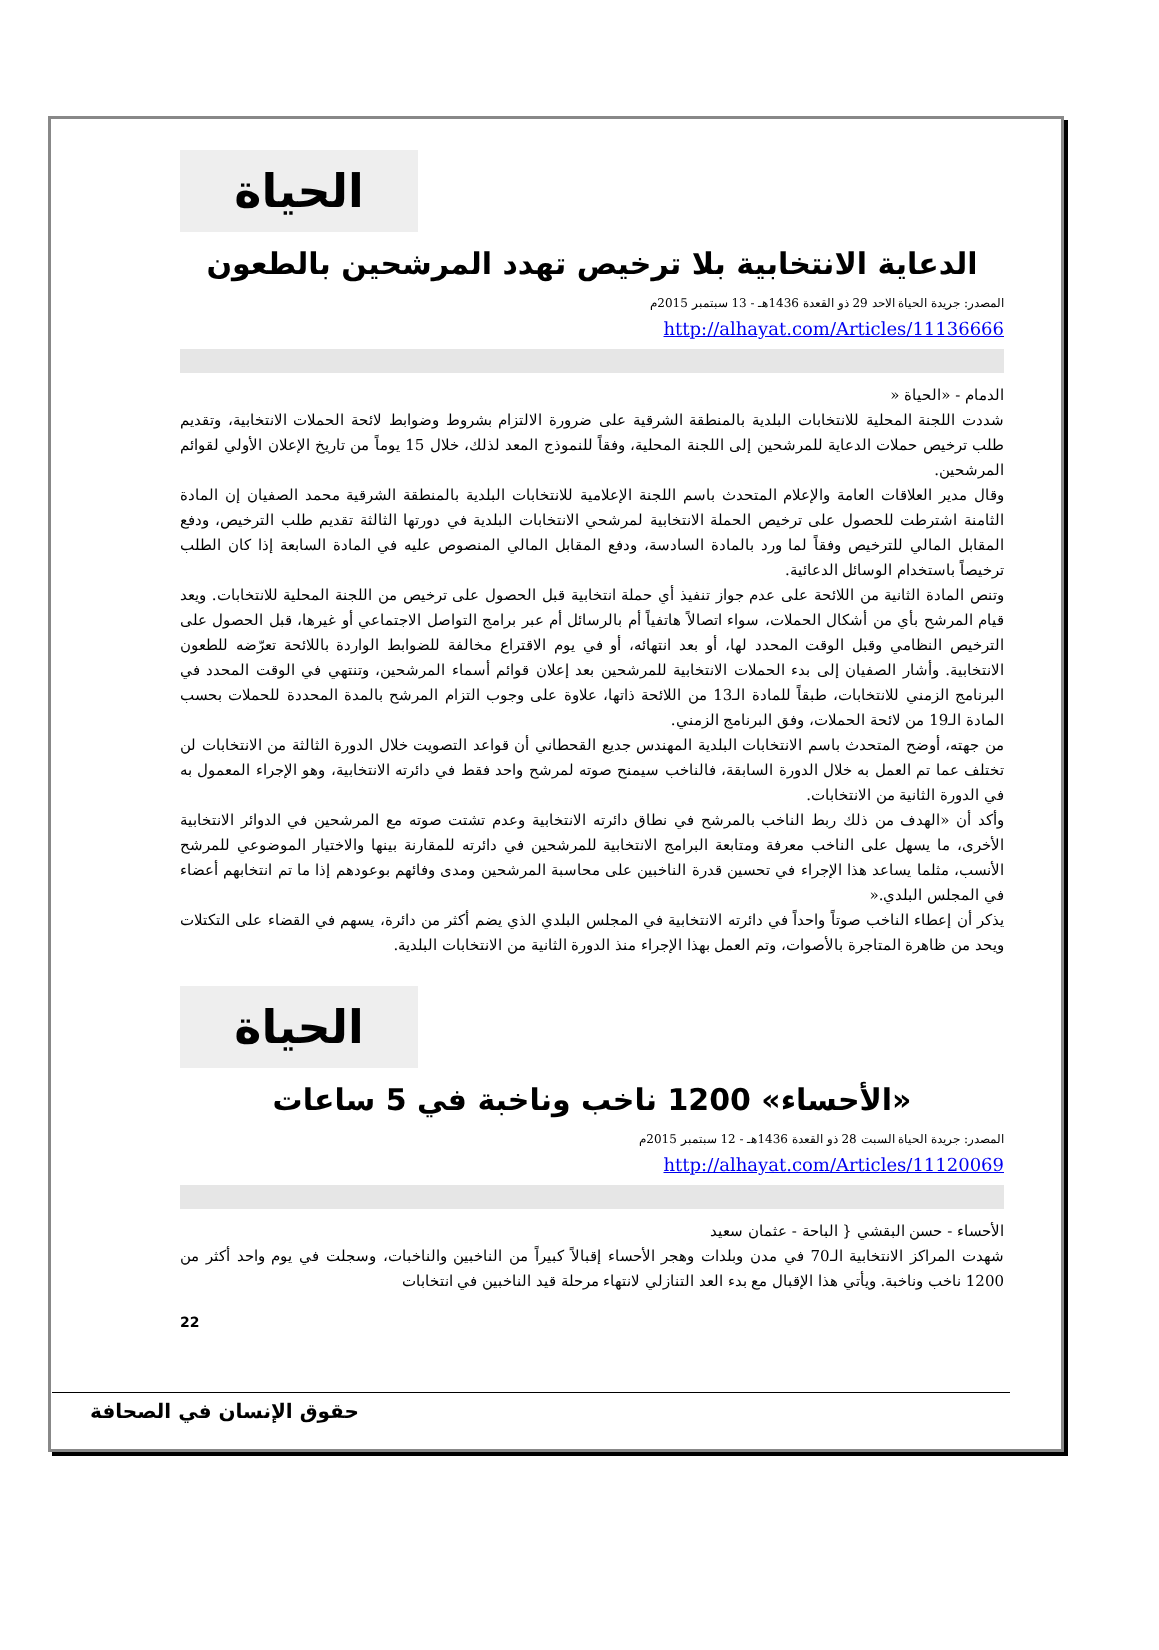الحياة
الدعاية الانتخابية بلا ترخيص تهدد المرشحين بالطعون
المصدر: جريدة الحياة الاحد 29 ذو القعدة 1436هـ - 13 سبتمبر 2015م
http://alhayat.com/Articles/11136666
الدمام - «الحياة «
شددت اللجنة المحلية للانتخابات البلدية بالمنطقة الشرقية على ضرورة الالتزام بشروط وضوابط لائحة الحملات الانتخابية، وتقديم طلب ترخيص حملات الدعاية للمرشحين إلى اللجنة المحلية، وفقاً للنموذج المعد لذلك، خلال 15 يوماً من تاريخ الإعلان الأولي لقوائم المرشحين.
وقال مدير العلاقات العامة والإعلام المتحدث باسم اللجنة الإعلامية للانتخابات البلدية بالمنطقة الشرقية محمد الصفيان إن المادة الثامنة اشترطت للحصول على ترخيص الحملة الانتخابية لمرشحي الانتخابات البلدية في دورتها الثالثة تقديم طلب الترخيص، ودفع المقابل المالي للترخيص وفقاً لما ورد بالمادة السادسة، ودفع المقابل المالي المنصوص عليه في المادة السابعة إذا كان الطلب ترخيصاً باستخدام الوسائل الدعائية.
وتنص المادة الثانية من اللائحة على عدم جواز تنفيذ أي حملة انتخابية قبل الحصول على ترخيص من اللجنة المحلية للانتخابات. ويعد قيام المرشح بأي من أشكال الحملات، سواء اتصالاً هاتفياً أم بالرسائل أم عبر برامج التواصل الاجتماعي أو غيرها، قبل الحصول على الترخيص النظامي وقبل الوقت المحدد لها، أو بعد انتهائه، أو في يوم الاقتراع مخالفة للضوابط الواردة باللائحة تعرّضه للطعون الانتخابية. وأشار الصفيان إلى بدء الحملات الانتخابية للمرشحين بعد إعلان قوائم أسماء المرشحين، وتنتهي في الوقت المحدد في البرنامج الزمني للانتخابات، طبقاً للمادة الـ13 من اللائحة ذاتها، علاوة على وجوب التزام المرشح بالمدة المحددة للحملات بحسب المادة الـ19 من لائحة الحملات، وفق البرنامج الزمني.
من جهته، أوضح المتحدث باسم الانتخابات البلدية المهندس جديع القحطاني أن قواعد التصويت خلال الدورة الثالثة من الانتخابات لن تختلف عما تم العمل به خلال الدورة السابقة، فالناخب سيمنح صوته لمرشح واحد فقط في دائرته الانتخابية، وهو الإجراء المعمول به في الدورة الثانية من الانتخابات.
وأكد أن «الهدف من ذلك ربط الناخب بالمرشح في نطاق دائرته الانتخابية وعدم تشتت صوته مع المرشحين في الدوائر الانتخابية الأخرى، ما يسهل على الناخب معرفة ومتابعة البرامج الانتخابية للمرشحين في دائرته للمقارنة بينها والاختيار الموضوعي للمرشح الأنسب، مثلما يساعد هذا الإجراء في تحسين قدرة الناخبين على محاسبة المرشحين ومدى وفائهم بوعودهم إذا ما تم انتخابهم أعضاء في المجلس البلدي.«
يذكر أن إعطاء الناخب صوتاً واحداً في دائرته الانتخابية في المجلس البلدي الذي يضم أكثر من دائرة، يسهم في القضاء على التكتلات ويحد من ظاهرة المتاجرة بالأصوات، وتم العمل بهذا الإجراء منذ الدورة الثانية من الانتخابات البلدية.
الحياة
«الأحساء» 1200 ناخب وناخبة في 5 ساعات
المصدر: جريدة الحياة السبت 28 ذو القعدة 1436هـ - 12 سبتمبر 2015م
http://alhayat.com/Articles/11120069
الأحساء - حسن البقشي { الباحة - عثمان سعيد
شهدت المراكز الانتخابية الـ70 في مدن وبلدات وهجر الأحساء إقبالاً كبيراً من الناخبين والناخبات، وسجلت في يوم واحد أكثر من 1200 ناخب وناخبة. ويأتي هذا الإقبال مع بدء العد التنازلي لانتهاء مرحلة قيد الناخبين في انتخابات
22
حقوق الإنسان في الصحافة